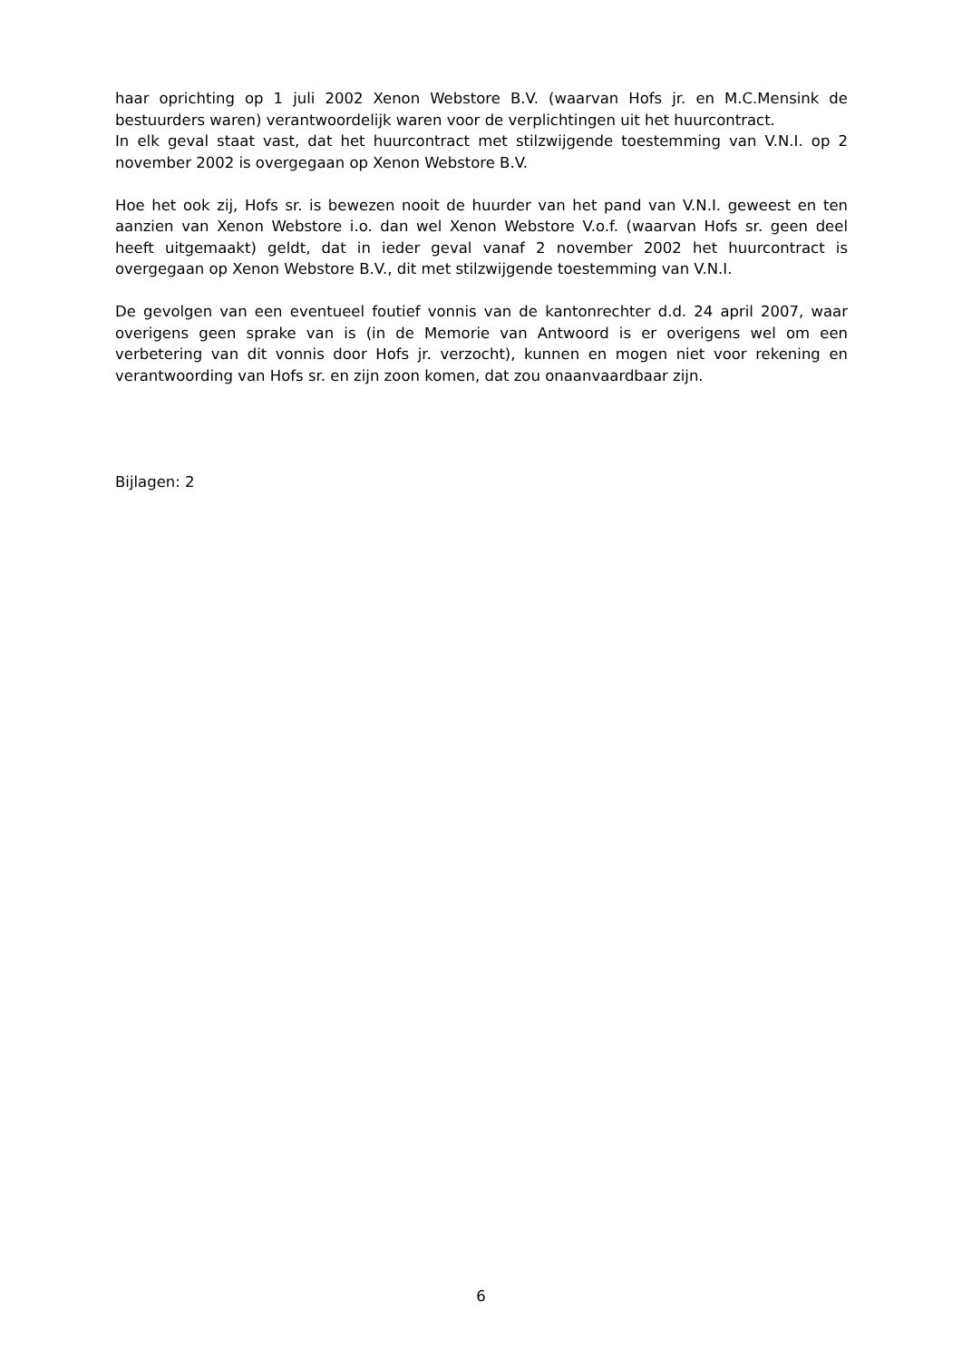haar oprichting op 1 juli 2002 Xenon Webstore B.V. (waarvan Hofs jr. en M.C.Mensink de bestuurders waren) verantwoordelijk waren voor de verplichtingen uit het huurcontract.
In elk geval staat vast, dat het huurcontract met stilzwijgende toestemming van V.N.I. op 2 november 2002 is overgegaan op Xenon Webstore B.V.
Hoe het ook zij, Hofs sr. is bewezen nooit de huurder van het pand van V.N.I. geweest en ten aanzien van Xenon Webstore i.o. dan wel Xenon Webstore V.o.f. (waarvan Hofs sr. geen deel heeft uitgemaakt) geldt, dat in ieder geval vanaf 2 november 2002 het huurcontract is overgegaan op Xenon Webstore B.V., dit met stilzwijgende toestemming van V.N.I.
De gevolgen van een eventueel foutief vonnis van de kantonrechter d.d. 24 april 2007, waar overigens geen sprake van is (in de Memorie van Antwoord is er overigens wel om een verbetering van dit vonnis door Hofs jr. verzocht), kunnen en mogen niet voor rekening en verantwoording van Hofs sr. en zijn zoon komen, dat zou onaanvaardbaar zijn.
Bijlagen: 2
6